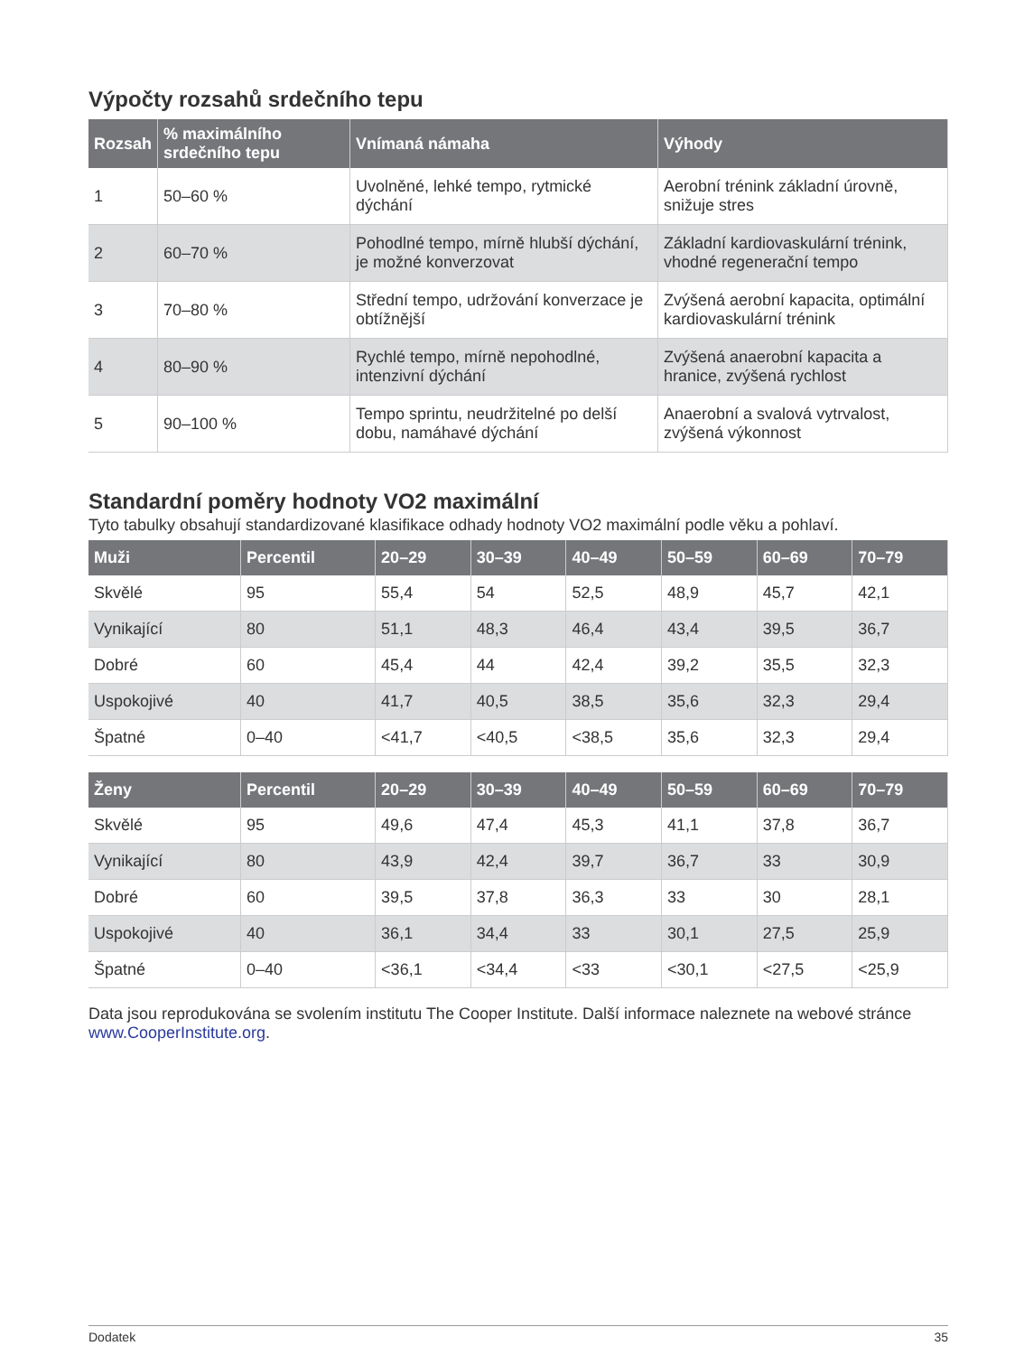Výpočty rozsahů srdečního tepu
| Rozsah | % maximálního srdečního tepu | Vnímaná námaha | Výhody |
| --- | --- | --- | --- |
| 1 | 50–60 % | Uvolněné, lehké tempo, rytmické dýchání | Aerobní trénink základní úrovně, snižuje stres |
| 2 | 60–70 % | Pohodlné tempo, mírně hlubší dýchání, je možné konverzovat | Základní kardiovaskulární trénink, vhodné regenerační tempo |
| 3 | 70–80 % | Střední tempo, udržování konverzace je obtížnější | Zvýšená aerobní kapacita, optimální kardiovaskulární trénink |
| 4 | 80–90 % | Rychlé tempo, mírně nepohodlné, intenzivní dýchání | Zvýšená anaerobní kapacita a hranice, zvýšená rychlost |
| 5 | 90–100 % | Tempo sprintu, neudržitelné po delší dobu, namáhavé dýchání | Anaerobní a svalová vytrvalost, zvýšená výkonnost |
Standardní poměry hodnoty VO2 maximální
Tyto tabulky obsahují standardizované klasifikace odhady hodnoty VO2 maximální podle věku a pohlaví.
| Muži | Percentil | 20–29 | 30–39 | 40–49 | 50–59 | 60–69 | 70–79 |
| --- | --- | --- | --- | --- | --- | --- | --- |
| Skvělé | 95 | 55,4 | 54 | 52,5 | 48,9 | 45,7 | 42,1 |
| Vynikající | 80 | 51,1 | 48,3 | 46,4 | 43,4 | 39,5 | 36,7 |
| Dobré | 60 | 45,4 | 44 | 42,4 | 39,2 | 35,5 | 32,3 |
| Uspokojivé | 40 | 41,7 | 40,5 | 38,5 | 35,6 | 32,3 | 29,4 |
| Špatné | 0–40 | <41,7 | <40,5 | <38,5 | 35,6 | 32,3 | 29,4 |
| Ženy | Percentil | 20–29 | 30–39 | 40–49 | 50–59 | 60–69 | 70–79 |
| --- | --- | --- | --- | --- | --- | --- | --- |
| Skvělé | 95 | 49,6 | 47,4 | 45,3 | 41,1 | 37,8 | 36,7 |
| Vynikající | 80 | 43,9 | 42,4 | 39,7 | 36,7 | 33 | 30,9 |
| Dobré | 60 | 39,5 | 37,8 | 36,3 | 33 | 30 | 28,1 |
| Uspokojivé | 40 | 36,1 | 34,4 | 33 | 30,1 | 27,5 | 25,9 |
| Špatné | 0–40 | <36,1 | <34,4 | <33 | <30,1 | <27,5 | <25,9 |
Data jsou reprodukována se svolením institutu The Cooper Institute. Další informace naleznete na webové stránce www.CooperInstitute.org.
Dodatek 35